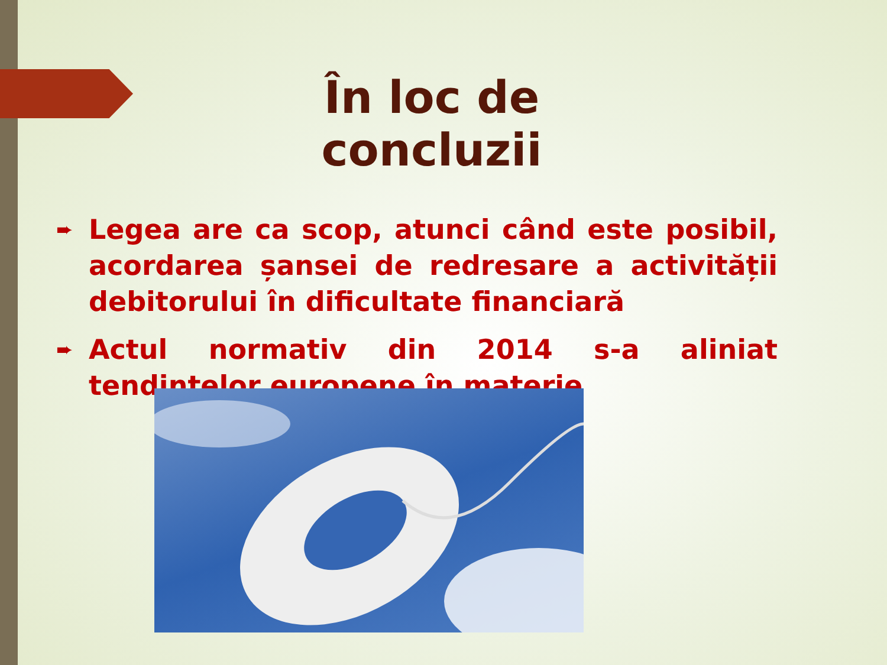În loc de concluzii
➨
Legea are ca scop, atunci când este posibil, acordarea șansei de redresare a activității debitorului în dificultate financiară
➨
Actul normativ din 2014 s-a aliniat tendințelor europene în materie